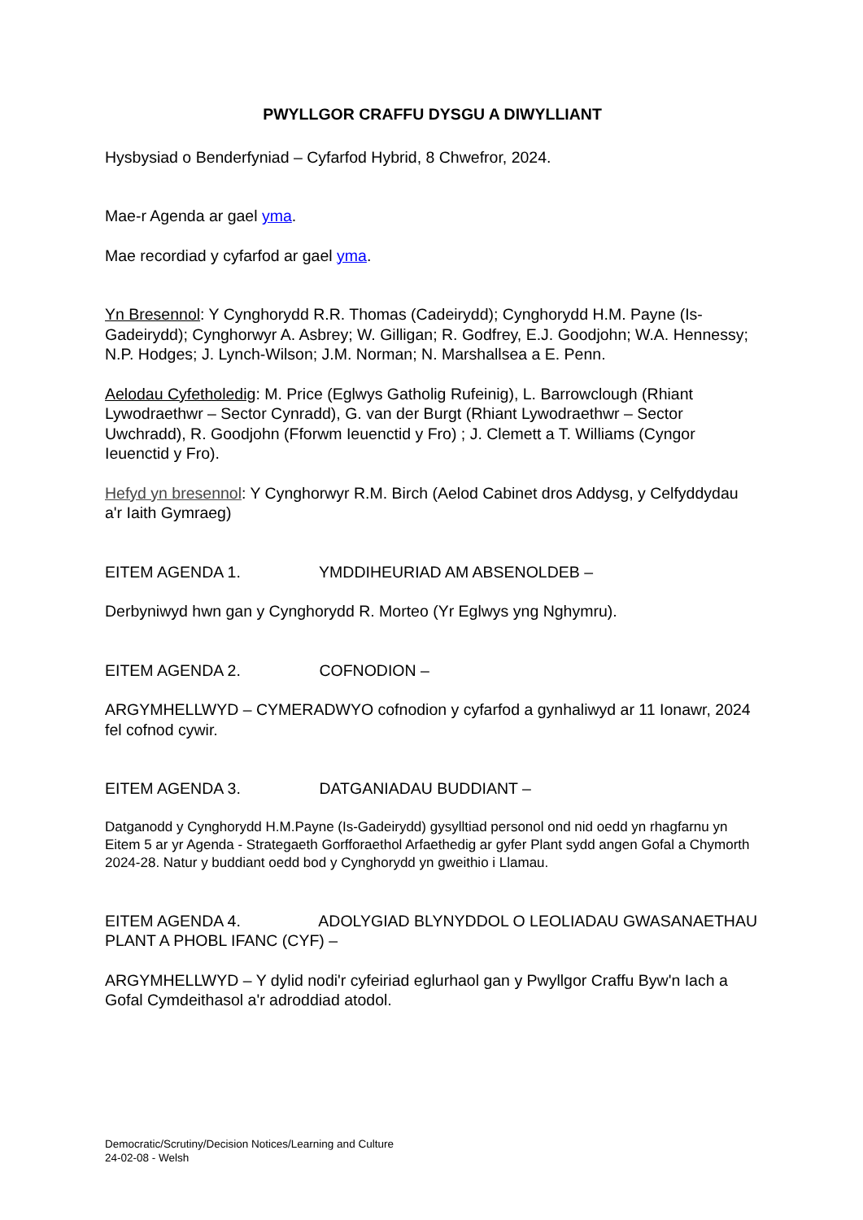PWYLLGOR CRAFFU DYSGU A DIWYLLIANT
Hysbysiad o Benderfyniad – Cyfarfod Hybrid, 8 Chwefror, 2024.
Mae-r Agenda ar gael yma.
Mae recordiad y cyfarfod ar gael yma.
Yn Bresennol: Y Cynghorydd R.R. Thomas (Cadeirydd); Cynghorydd H.M. Payne (Is-Gadeirydd); Cynghorwyr A. Asbrey; W. Gilligan; R. Godfrey, E.J. Goodjohn; W.A. Hennessy; N.P. Hodges; J. Lynch-Wilson; J.M. Norman; N. Marshallsea a E. Penn.
Aelodau Cyfetholedig: M. Price (Eglwys Gatholig Rufeinig), L. Barrowclough (Rhiant Lywodraethwr – Sector Cynradd), G. van der Burgt (Rhiant Lywodraethwr – Sector Uwchradd), R. Goodjohn (Fforwm Ieuenctid y Fro) ; J. Clemett a T. Williams (Cyngor Ieuenctid y Fro).
Hefyd yn bresennol: Y Cynghorwyr R.M. Birch (Aelod Cabinet dros Addysg, y Celfyddydau a'r Iaith Gymraeg)
EITEM AGENDA 1. YMDDIHEURIAD AM ABSENOLDEB –
Derbyniwyd hwn gan y Cynghorydd R. Morteo (Yr Eglwys yng Nghymru).
EITEM AGENDA 2. COFNODION –
ARGYMHELLWYD – CYMERADWYO cofnodion y cyfarfod a gynhaliwyd ar 11 Ionawr, 2024 fel cofnod cywir.
EITEM AGENDA 3. DATGANIADAU BUDDIANT –
Datganodd y Cynghorydd H.M.Payne (Is-Gadeirydd) gysylltiad personol ond nid oedd yn rhagfarnu yn Eitem 5 ar yr Agenda - Strategaeth Gorfforaethol Arfaethedig ar gyfer Plant sydd angen Gofal a Chymorth 2024-28. Natur y buddiant oedd bod y Cynghorydd yn gweithio i Llamau.
EITEM AGENDA 4. ADOLYGIAD BLYNYDDOL O LEOLIADAU GWASANAETHAU PLANT A PHOBL IFANC (CYF) –
ARGYMHELLWYD – Y dylid nodi'r cyfeiriad eglurhaol gan y Pwyllgor Craffu Byw'n Iach a Gofal Cymdeithasol a'r adroddiad atodol.
Democratic/Scrutiny/Decision Notices/Learning and Culture
24-02-08 - Welsh